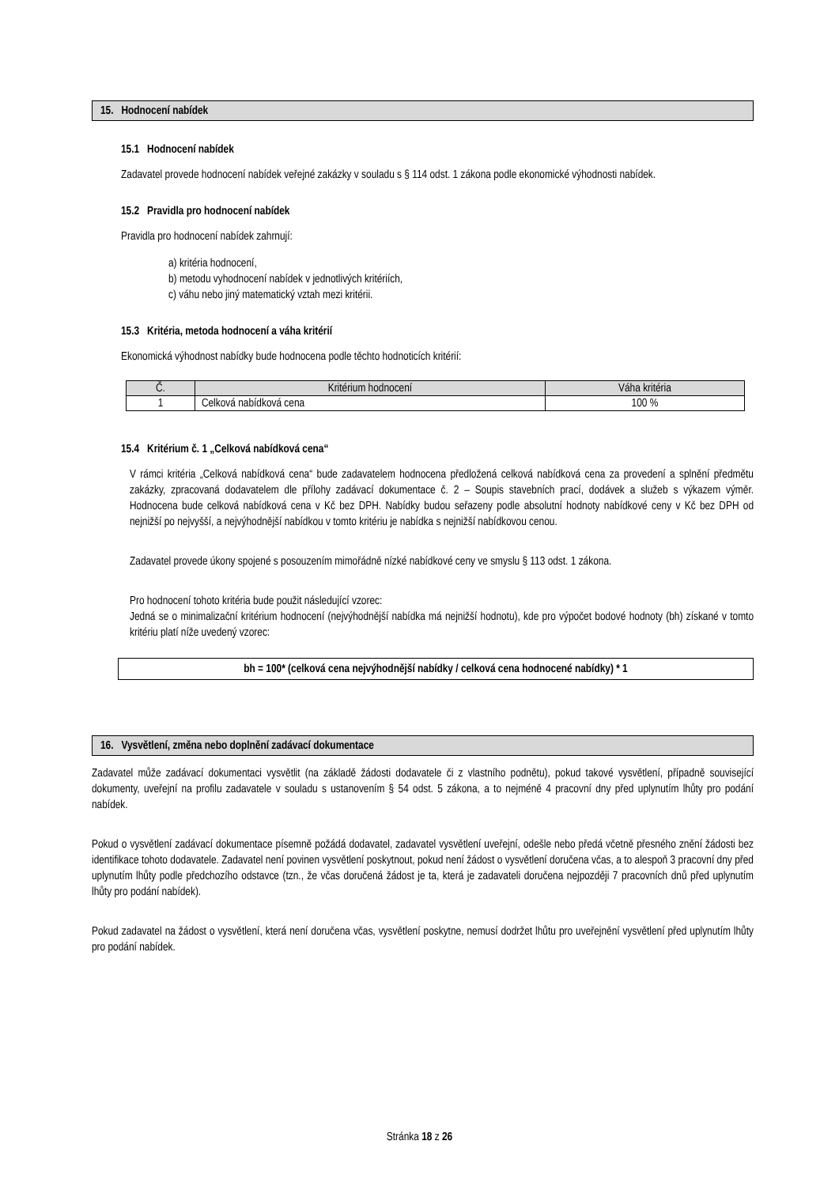15. Hodnocení nabídek
15.1 Hodnocení nabídek
Zadavatel provede hodnocení nabídek veřejné zakázky v souladu s § 114 odst. 1 zákona podle ekonomické výhodnosti nabídek.
15.2 Pravidla pro hodnocení nabídek
Pravidla pro hodnocení nabídek zahrnují:
a) kritéria hodnocení,
b) metodu vyhodnocení nabídek v jednotlivých kritériích,
c) váhu nebo jiný matematický vztah mezi kritérii.
15.3 Kritéria, metoda hodnocení a váha kritérií
Ekonomická výhodnost nabídky bude hodnocena podle těchto hodnoticích kritérií:
| Č. | Kritérium hodnocení | Váha kritéria |
| --- | --- | --- |
| 1 | Celková nabídková cena | 100 % |
15.4 Kritérium č. 1 „Celková nabídková cena“
V rámci kritéria „Celková nabídková cena“ bude zadavatelem hodnocena předložená celková nabídková cena za provedení a splnění předmětu zakázky, zpracovaná dodavatelem dle přílohy zadávací dokumentace č. 2 – Soupis stavebních prací, dodávek a služeb s výkazem výměr. Hodnocena bude celková nabídková cena v Kč bez DPH. Nabídky budou seřazeny podle absolutní hodnoty nabídkové ceny v Kč bez DPH od nejnižší po nejvyšší, a nejvýhodnější nabídkou v tomto kritériu je nabídka s nejnižší nabídkovou cenou.
Zadavatel provede úkony spojené s posouzením mimořádně nízké nabídkové ceny ve smyslu § 113 odst. 1 zákona.
Pro hodnocení tohoto kritéria bude použit následující vzorec:
Jedná se o minimalizační kritérium hodnocení (nejvýhodnější nabídka má nejnižší hodnotu), kde pro výpočet bodové hodnoty (bh) získané v tomto kritériu platí níže uvedený vzorec:
bh = 100* (celková cena nejvýhodnější nabídky / celková cena hodnocené nabídky) * 1
16. Vysvětlení, změna nebo doplnění zadávací dokumentace
Zadavatel může zadávací dokumentaci vysvětlit (na základě žádosti dodavatele či z vlastního podnětu), pokud takové vysvětlení, případně související dokumenty, uveřejní na profilu zadavatele v souladu s ustanovením § 54 odst. 5 zákona, a to nejméně 4 pracovní dny před uplynutím lhůty pro podání nabídek.
Pokud o vysvětlení zadávací dokumentace písemně požádá dodavatel, zadavatel vysvětlení uveřejní, odešle nebo předá včetně přesného znění žádosti bez identifikace tohoto dodavatele. Zadavatel není povinen vysvětlení poskytnout, pokud není žádost o vysvětlení doručena včas, a to alespoň 3 pracovní dny před uplynutím lhůty podle předchozího odstavce (tzn., že včas doručená žádost je ta, která je zadavateli doručena nejpozději 7 pracovních dnů před uplynutím lhůty pro podání nabídek).
Pokud zadavatel na žádost o vysvětlení, která není doručena včas, vysvětlení poskytne, nemusí dodržet lhůtu pro uveřejnění vysvětlení před uplynutím lhůty pro podání nabídek.
Stránka 18 z 26